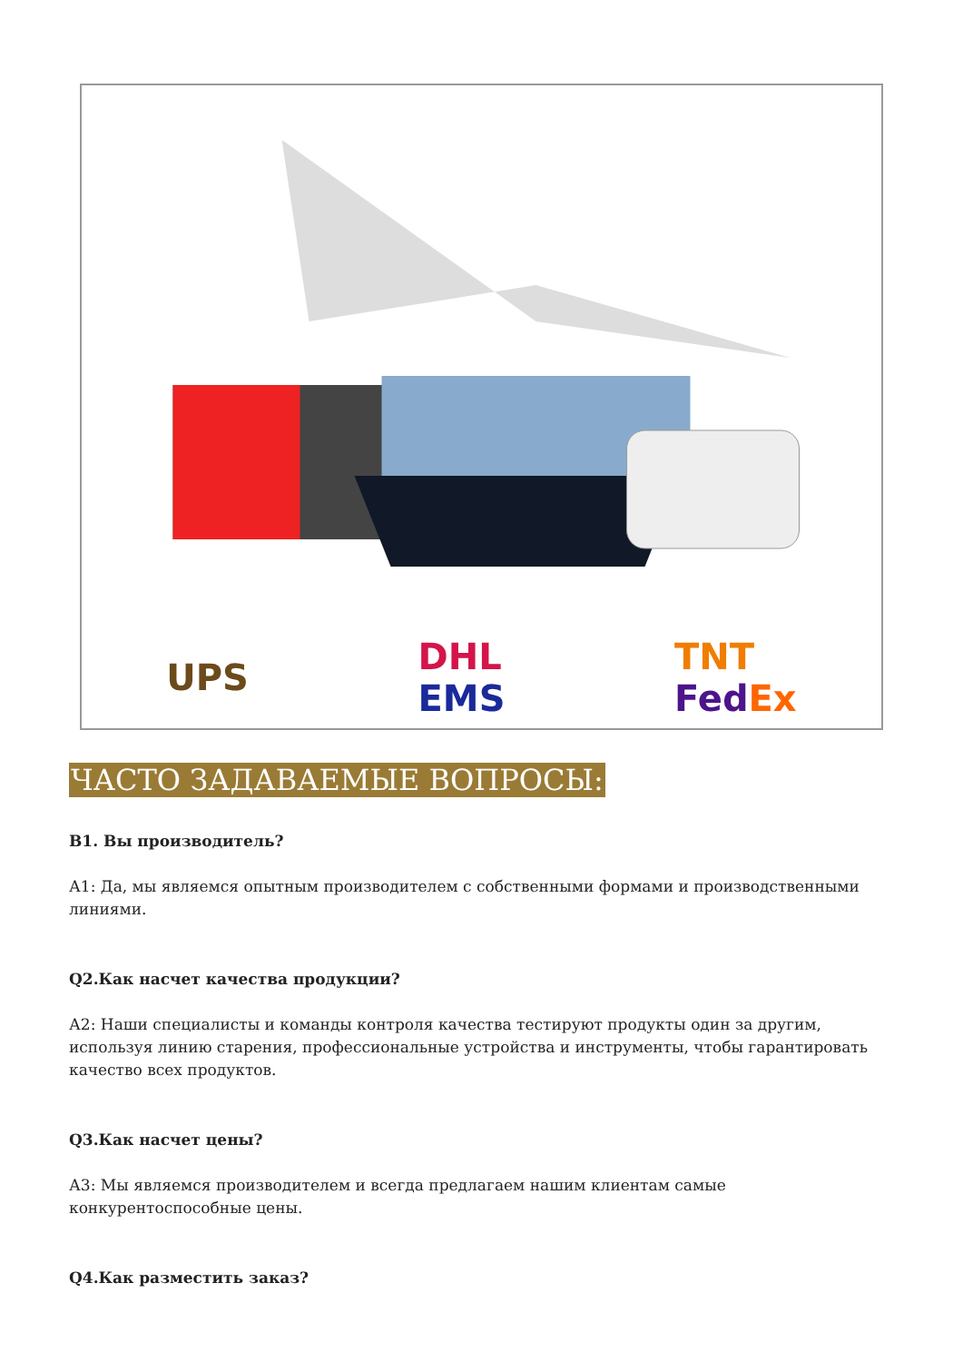UPS DHL
EMS TNT
Fed Ex
ЧАСТО ЗАДАВАЕМЫЕ ВОПРОСЫ:
В1. Вы производитель?
А1: Да, мы являемся опытным производителем с собственными формами и производственными линиями.
Q2.Как насчет качества продукции?
А2: Наши специалисты и команды контроля качества тестируют продукты один за другим, используя линию старения, профессиональные устройства и инструменты, чтобы гарантировать качество всех продуктов.
Q3.Как насчет цены?
А3: Мы являемся производителем и всегда предлагаем нашим клиентам самые конкурентоспособные цены.
Q4.Как разместить заказ?